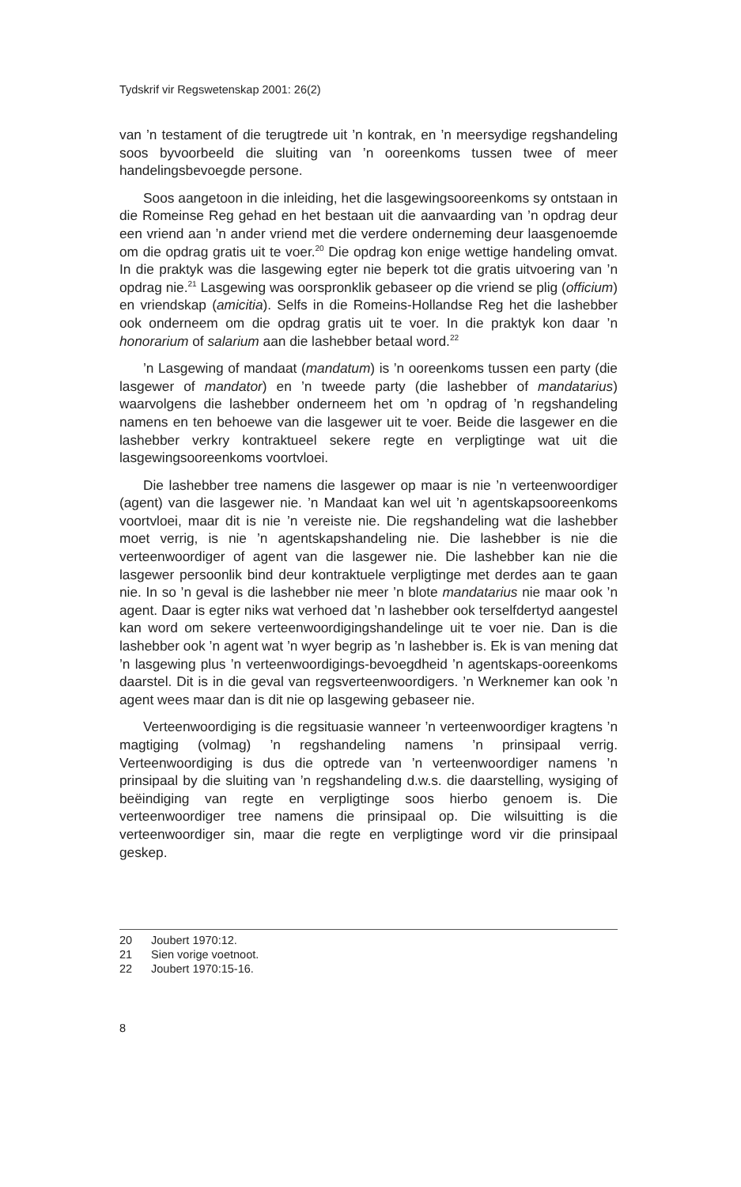Tydskrif vir Regswetenskap 2001: 26(2)
van ’n testament of die terugtrede uit ’n kontrak, en ’n meersydige regshandeling soos byvoorbeeld die sluiting van ’n ooreenkoms tussen twee of meer handelingsbevoegde persone.
Soos aangetoon in die inleiding, het die lasgewingsooreenkoms sy ontstaan in die Romeinse Reg gehad en het bestaan uit die aanvaarding van ’n opdrag deur een vriend aan ’n ander vriend met die verdere onderneming deur laasgenoemde om die opdrag gratis uit te voer.<sup>20</sup> Die opdrag kon enige wettige handeling omvat. In die praktyk was die lasgewing egter nie beperk tot die gratis uitvoering van ’n opdrag nie.<sup>21</sup> Lasgewing was oorspronklik gebaseer op die vriend se plig (officium) en vriendskap (amicitia). Selfs in die Romeins-Hollandse Reg het die lashebber ook onderneem om die opdrag gratis uit te voer. In die praktyk kon daar ’n honorarium of salarium aan die lashebber betaal word.<sup>22</sup>
’n Lasgewing of mandaat (mandatum) is ’n ooreenkoms tussen een party (die lasgewer of mandator) en ’n tweede party (die lashebber of mandatarius) waarvolgens die lashebber onderneem het om ’n opdrag of ’n regshandeling namens en ten behoewe van die lasgewer uit te voer. Beide die lasgewer en die lashebber verkry kontraktueel sekere regte en verpligtinge wat uit die lasgewingsooreenkoms voortvloei.
Die lashebber tree namens die lasgewer op maar is nie ’n verteenwoordiger (agent) van die lasgewer nie. ’n Mandaat kan wel uit ’n agentskapsooreenkoms voortvloei, maar dit is nie ’n vereiste nie. Die regshandeling wat die lashebber moet verrig, is nie ’n agentskapshandeling nie. Die lashebber is nie die verteenwoordiger of agent van die lasgewer nie. Die lashebber kan nie die lasgewer persoonlik bind deur kontraktuele verpligtinge met derdes aan te gaan nie. In so ’n geval is die lashebber nie meer ’n blote mandatarius nie maar ook ’n agent. Daar is egter niks wat verhoed dat ’n lashebber ook terselfdertyd aangestel kan word om sekere verteenwoordigingshandelinge uit te voer nie. Dan is die lashebber ook ’n agent wat ’n wyer begrip as ’n lashebber is. Ek is van mening dat ’n lasgewing plus ’n verteenwoordigings-bevoegdheid ’n agentskaps-ooreenkoms daarstel. Dit is in die geval van regsverteenwoordigers. ’n Werknemer kan ook ’n agent wees maar dan is dit nie op lasgewing gebaseer nie.
Verteenwoordiging is die regsituasie wanneer ’n verteenwoordiger kragtens ’n magtiging (volmag) ’n regshandeling namens ’n prinsipaal verrig. Verteenwoordiging is dus die optrede van ’n verteenwoordiger namens ’n prinsipaal by die sluiting van ’n regshandeling d.w.s. die daarstelling, wysiging of beëindiging van regte en verpligtinge soos hierbo genoem is. Die verteenwoordiger tree namens die prinsipaal op. Die wilsuitting is die verteenwoordiger sin, maar die regte en verpligtinge word vir die prinsipaal geskep.
20 Joubert 1970:12.
21 Sien vorige voetnoot.
22 Joubert 1970:15-16.
8